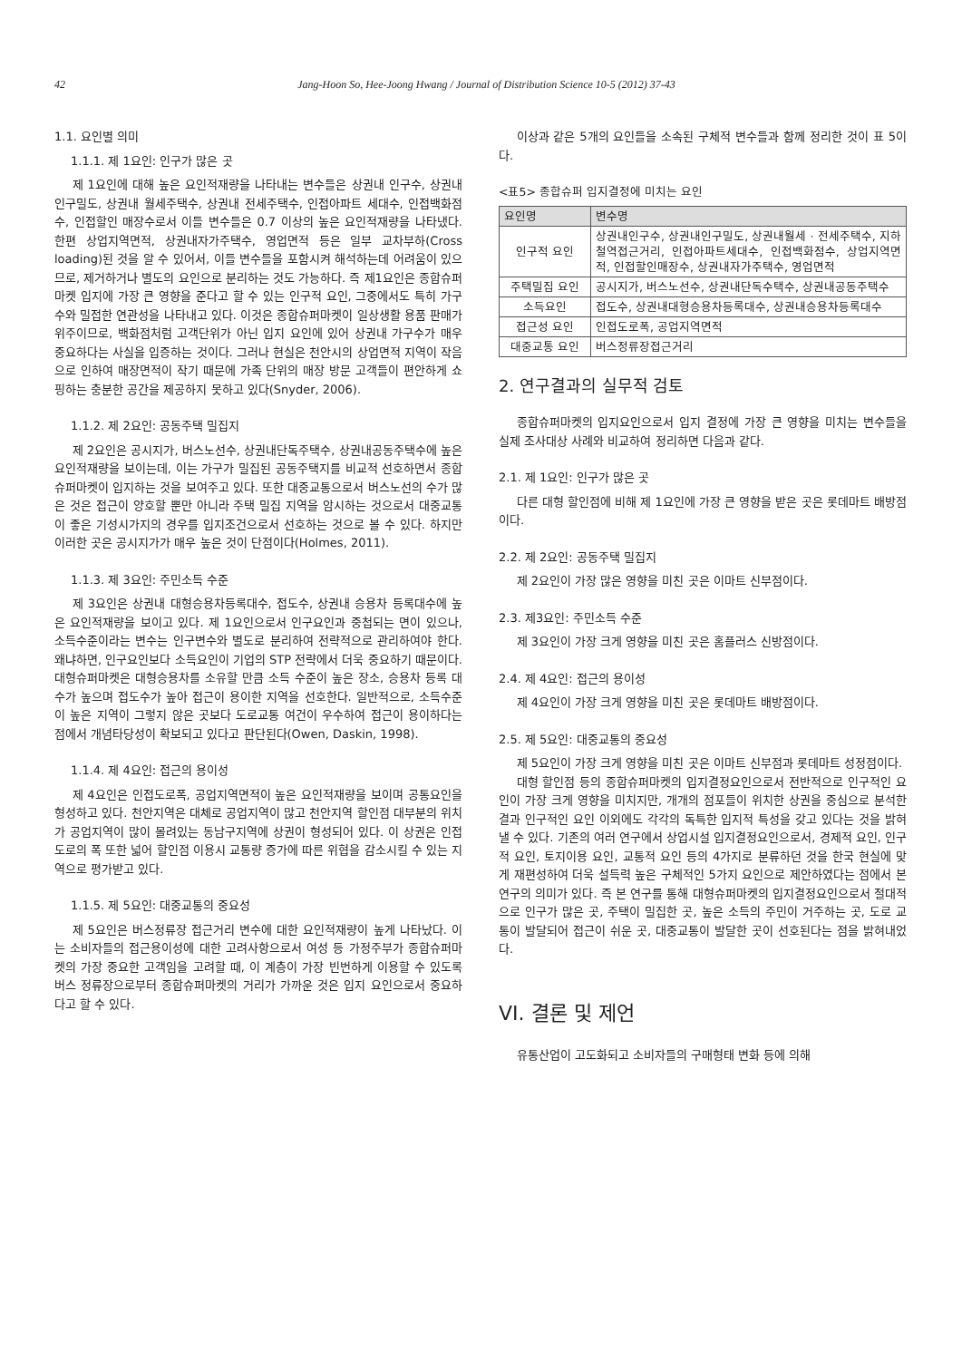42 Jang-Hoon So, Hee-Joong Hwang / Journal of Distribution Science 10-5 (2012) 37-43
1.1. 요인별 의미
1.1.1. 제 1요인: 인구가 많은 곳
제 1요인에 대해 높은 요인적재량을 나타내는 변수들은 상권내 인구수, 상권내 인구밀도, 상권내 월세주택수, 상권내 전세주택수, 인접아파트 세대수, 인접백화점수, 인접할인 매장수로서 이들 변수들은 0.7 이상의 높은 요인적재량을 나타냈다. 한편 상업지역면적, 상권내자가주택수, 영업면적 등은 일부 교차부하(Cross loading)된 것을 알 수 있어서, 이들 변수들을 포함시켜 해석하는데 어려움이 있으므로, 제거하거나 별도의 요인으로 분리하는 것도 가능하다. 즉 제1요인은 종합슈퍼마켓 입지에 가장 큰 영향을 준다고 할 수 있는 인구적 요인, 그중에서도 특히 가구수와 밀접한 연관성을 나타내고 있다. 이것은 종합슈퍼마켓이 일상생활 용품 판매가 위주이므로, 백화점처럼 고객단위가 아닌 입지 요인에 있어 상권내 가구수가 매우 중요하다는 사실을 입증하는 것이다. 그러나 현실은 천안시의 상업면적 지역이 작음으로 인하여 매장면적이 작기 때문에 가족 단위의 매장 방문 고객들이 편안하게 쇼핑하는 충분한 공간을 제공하지 못하고 있다(Snyder, 2006).
1.1.2. 제 2요인: 공동주택 밀집지
제 2요인은 공시지가, 버스노선수, 상권내단독주택수, 상권내공동주택수에 높은 요인적재량을 보이는데, 이는 가구가 밀집된 공동주택지를 비교적 선호하면서 종합슈퍼마켓이 입지하는 것을 보여주고 있다. 또한 대중교통으로서 버스노선의 수가 많은 것은 접근이 양호할 뿐만 아니라 주택 밀집 지역을 암시하는 것으로서 대중교통이 좋은 기성시가지의 경우를 입지조건으로서 선호하는 것으로 볼 수 있다. 하지만 이러한 곳은 공시지가가 매우 높은 것이 단점이다(Holmes, 2011).
1.1.3. 제 3요인: 주민소득 수준
제 3요인은 상권내 대형승용차등록대수, 접도수, 상권내 승용차 등록대수에 높은 요인적재량을 보이고 있다. 제 1요인으로서 인구요인과 중첩되는 면이 있으나, 소득수준이라는 변수는 인구변수와 별도로 분리하여 전략적으로 관리하여야 한다. 왜냐하면, 인구요인보다 소득요인이 기업의 STP 전략에서 더욱 중요하기 때문이다. 대형슈퍼마켓은 대형승용차를 소유할 만큼 소득 수준이 높은 장소, 승용차 등록 대수가 높으며 접도수가 높아 접근이 용이한 지역을 선호한다. 일반적으로, 소득수준이 높은 지역이 그렇지 않은 곳보다 도로교통 여건이 우수하여 접근이 용이하다는 점에서 개념타당성이 확보되고 있다고 판단된다(Owen, Daskin, 1998).
1.1.4. 제 4요인: 접근의 용이성
제 4요인은 인접도로폭, 공업지역면적이 높은 요인적재량을 보이며 공통요인을 형성하고 있다. 천안지역은 대체로 공업지역이 많고 천안지역 할인점 대부분의 위치가 공업지역이 많이 몰려있는 동남구지역에 상권이 형성되어 있다. 이 상권은 인접도로의 폭 또한 넓어 할인점 이용시 교통량 증가에 따른 위협을 감소시킬 수 있는 지역으로 평가받고 있다.
1.1.5. 제 5요인: 대중교통의 중요성
제 5요인은 버스정류장 접근거리 변수에 대한 요인적재량이 높게 나타났다. 이는 소비자들의 접근용이성에 대한 고려사항으로서 여성 등 가정주부가 종합슈퍼마켓의 가장 중요한 고객임을 고려할 때, 이 계층이 가장 빈번하게 이용할 수 있도록 버스 정류장으로부터 종합슈퍼마켓의 거리가 가까운 것은 입지 요인으로서 중요하다고 할 수 있다.
이상과 같은 5개의 요인들을 소속된 구체적 변수들과 함께 정리한 것이 표 5이다.
<표5> 종합슈퍼 입지결정에 미치는 요인
| 요인명 | 변수명 |
| --- | --- |
| 인구적 요인 | 상권내인구수, 상권내인구밀도, 상권내월세 · 전세주택수, 지하철역접근거리, 인접아파트세대수, 인접백화점수, 상업지역면적, 인접할인매장수, 상권내자가주택수, 영업면적 |
| 주택밀집 요인 | 공시지가, 버스노선수, 상권내단독수택수, 상권내공동주택수 |
| 소득요인 | 접도수, 상권내대형승용차등록대수, 상권내승용차등록대수 |
| 접근성 요인 | 인접도로폭, 공업지역면적 |
| 대중교통 요인 | 버스정류장접근거리 |
2. 연구결과의 실무적 검토
종합슈퍼마켓의 입지요인으로서 입지 결정에 가장 큰 영향을 미치는 변수들을 실제 조사대상 사례와 비교하여 정리하면 다음과 같다.
2.1. 제 1요인: 인구가 많은 곳
다른 대형 할인점에 비해 제 1요인에 가장 큰 영향을 받은 곳은 롯데마트 배방점이다.
2.2. 제 2요인: 공동주택 밀집지
제 2요인이 가장 많은 영향을 미친 곳은 이마트 신부점이다.
2.3. 제3요인: 주민소득 수준
제 3요인이 가장 크게 영향을 미친 곳은 홈플러스 신방점이다.
2.4. 제 4요인: 접근의 용이성
제 4요인이 가장 크게 영향을 미친 곳은 롯데마트 배방점이다.
2.5. 제 5요인: 대중교통의 중요성
제 5요인이 가장 크게 영향을 미친 곳은 이마트 신부점과 롯데마트 성정점이다.
대형 할인점 등의 종합슈퍼마켓의 입지결정요인으로서 전반적으로 인구적인 요인이 가장 크게 영향을 미치지만, 개개의 점포들이 위치한 상권을 중심으로 분석한 결과 인구적인 요인 이외에도 각각의 독특한 입지적 특성을 갖고 있다는 것을 밝혀 낼 수 있다. 기존의 여러 연구에서 상업시설 입지결정요인으로서, 경제적 요인, 인구적 요인, 토지이용 요인, 교통적 요인 등의 4가지로 분류하던 것을 한국 현실에 맞게 재편성하여 더욱 설득력 높은 구체적인 5가지 요인으로 제안하였다는 점에서 본 연구의 의미가 있다. 즉 본 연구를 통해 대형슈퍼마켓의 입지결정요인으로서 절대적으로 인구가 많은 곳, 주택이 밀집한 곳, 높은 소득의 주민이 거주하는 곳, 도로 교통이 발달되어 접근이 쉬운 곳, 대중교통이 발달한 곳이 선호된다는 점을 밝혀내었다.
VI. 결론 및 제언
유통산업이 고도화되고 소비자들의 구매형태 변화 등에 의해